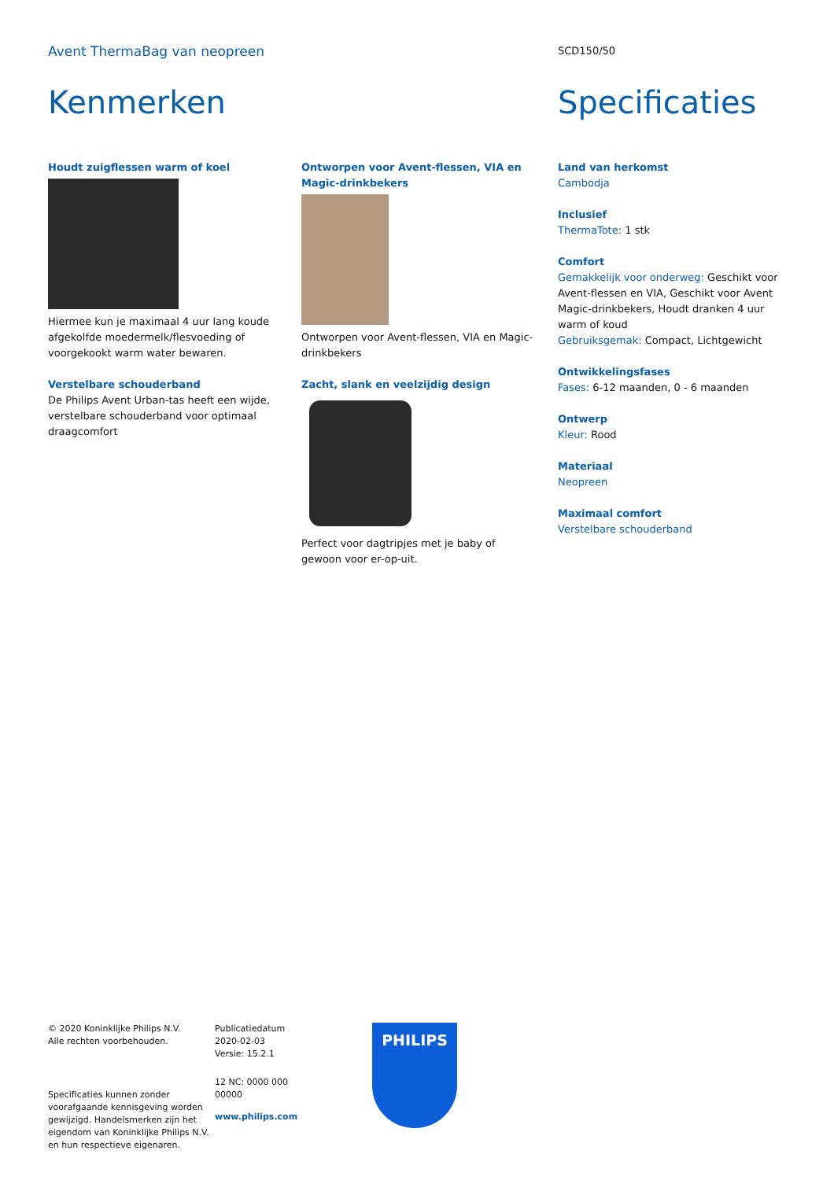Avent ThermaBag van neopreen
SCD150/50
Kenmerken
Houdt zuigflessen warm of koel
Hiermee kun je maximaal 4 uur lang koude afgekolfde moedermelk/flesvoeding of voorgekookt warm water bewaren.
Verstelbare schouderband
De Philips Avent Urban-tas heeft een wijde, verstelbare schouderband voor optimaal draagcomfort
Ontworpen voor Avent-flessen, VIA en Magic-drinkbekers
Ontworpen voor Avent-flessen, VIA en Magic-drinkbekers
Zacht, slank en veelzijdig design
Perfect voor dagtripjes met je baby of gewoon voor er-op-uit.
Specificaties
Land van herkomst
Cambodja
Inclusief
ThermaTote: 1 stk
Comfort
Gemakkelijk voor onderweg: Geschikt voor Avent-flessen en VIA, Geschikt voor Avent Magic-drinkbekers, Houdt dranken 4 uur warm of koud
Gebruiksgemak: Compact, Lichtgewicht
Ontwikkelingsfases
Fases: 6-12 maanden, 0 - 6 maanden
Ontwerp
Kleur: Rood
Materiaal
Neopreen
Maximaal comfort
Verstelbare schouderband
© 2020 Koninklijke Philips N.V.
Alle rechten voorbehouden.
Specificaties kunnen zonder voorafgaande kennisgeving worden gewijzigd. Handelsmerken zijn het eigendom van Koninklijke Philips N.V. en hun respectieve eigenaren.
Publicatiedatum
2020-02-03
Versie: 15.2.1
12 NC: 0000 000
00000
www.philips.com
PHILIPS